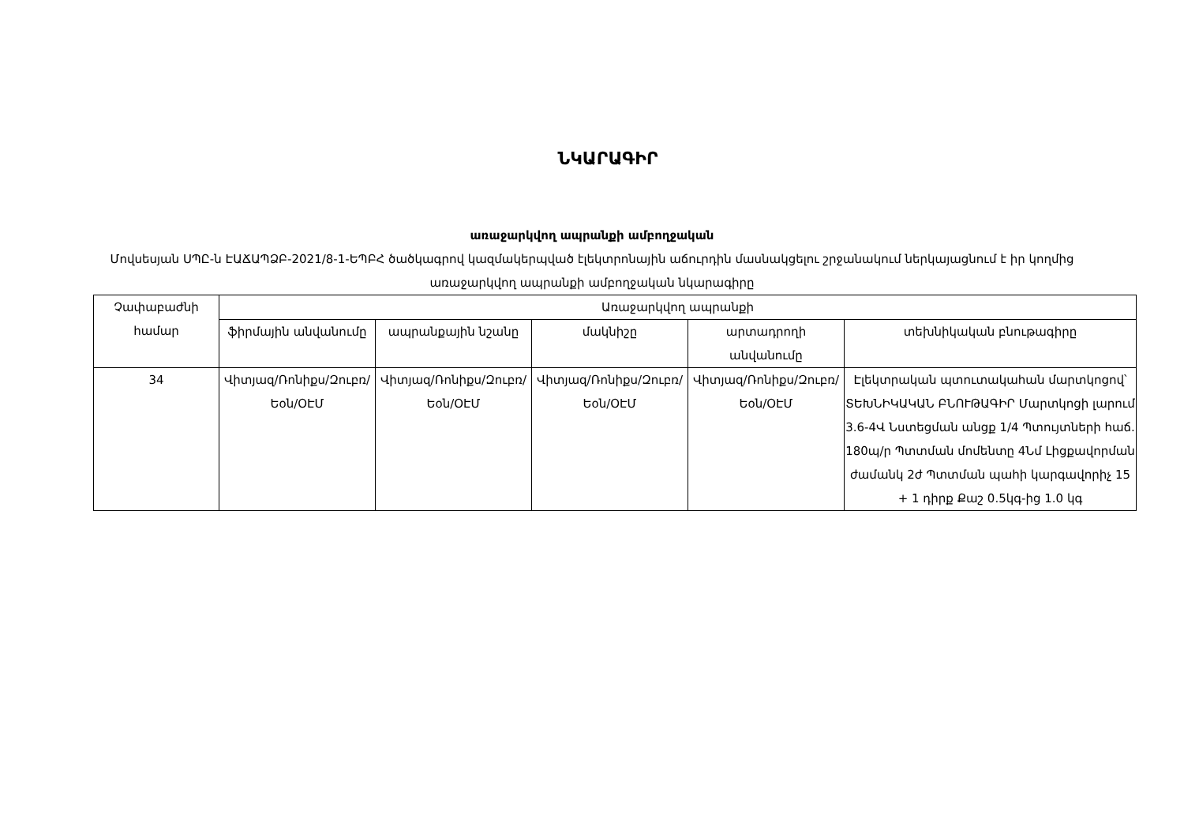ՆԿԱՐԱԳԻՐ
առաջարկվող ապրանքի ամբողջական
Մովսեսյան ՍՊԸ-ն ԷԱՃԱՊՁԲ-2021/8-1-ԵՊԲՀ ծածկագրով կազմակերպված էլեկտրոնային աճուրդին մասնակցելու շրջանակում ներկայացնում է իր կողմից առաջարկվող ապրանքի ամբողջական նկարագիրը
| Չափաբաժնի համար | Առաջարկվող ապրանքի | | | | |
| --- | --- | --- | --- | --- | --- |
| | ֆիրմային անվանումը | ապրանքային նշանը | մակնիշը | արտադրողի անվանումը | տեխնիկական բնութագիրը |
| 34 | Վիտյազ/Ռոնիքս/Զուբռ/Եօն/ՕԷՄ | Վիտյազ/Ռոնիքս/Զուբռ/Եօն/ՕԷՄ | Վիտյազ/Ռոնիքս/Զուբռ/Եօն/ՕԷՄ | Վիտյազ/Ռոնիքս/Զուբռ/Եօն/ՕԷՄ | Էլեկտրական պտուտակահան մարտկոցով՝ ՏԵԽՆԻԿԱԿԱՆ ԲՆՈՒԹԱԳԻՐ Մարտկոցի լարում 3.6-4Վ Նստեցման անցք 1/4 Պտույտների հաճ. 180պ/ր Պտտման մոմենտը 4Նմ Լիցքավորման ժամանկ 2ժ Պտտման պահի կարգավորիչ 15 + 1 դիրք Քաշ 0.5կգ-ից 1.0 կգ |